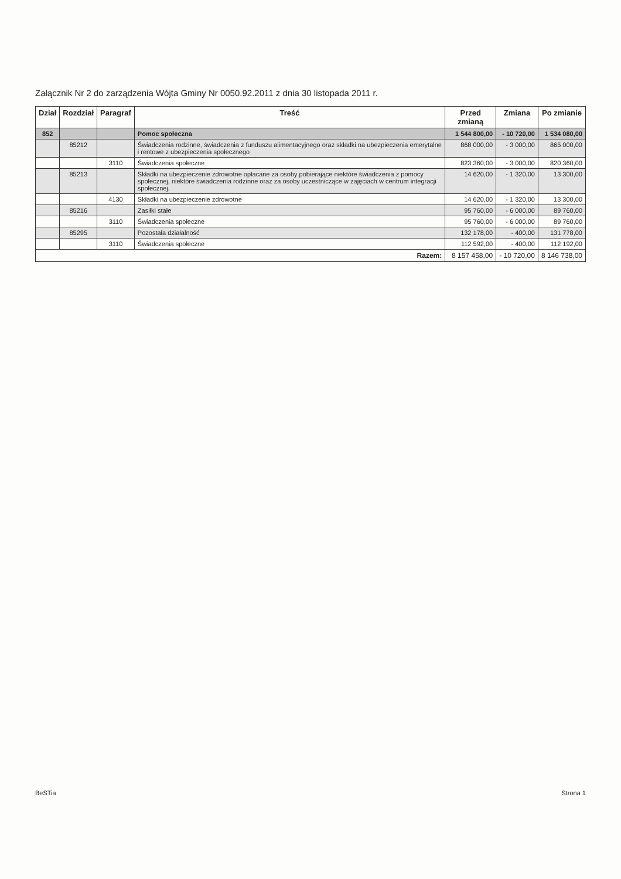Załącznik Nr 2 do zarządzenia Wójta Gminy Nr 0050.92.2011 z dnia 30 listopada 2011 r.
| Dział | Rozdział | Paragraf | Treść | Przed zmianą | Zmiana | Po zmianie |
| --- | --- | --- | --- | --- | --- | --- |
| 852 | | | Pomoc społeczna | 1 544 800,00 | - 10 720,00 | 1 534 080,00 |
| | 85212 | | Świadczenia rodzinne, świadczenia z funduszu alimentacyjnego oraz składki na ubezpieczenia emerytalne i rentowe z ubezpieczenia społecznego | 868 000,00 | - 3 000,00 | 865 000,00 |
| | | 3110 | Świadczenia społeczne | 823 360,00 | - 3 000,00 | 820 360,00 |
| | 85213 | | Składki na ubezpieczenie zdrowotne opłacane za osoby pobierające niektóre świadczenia z pomocy społecznej, niektóre świadczenia rodzinne oraz za osoby uczestniczące w zajęciach w centrum integracji społecznej. | 14 620,00 | - 1 320,00 | 13 300,00 |
| | | 4130 | Składki na ubezpieczenie zdrowotne | 14 620,00 | - 1 320,00 | 13 300,00 |
| | 85216 | | Zasiłki stałe | 95 760,00 | - 6 000,00 | 89 760,00 |
| | | 3110 | Świadczenia społeczne | 95 760,00 | - 6 000,00 | 89 760,00 |
| | 85295 | | Pozostała działalność | 132 178,00 | - 400,00 | 131 778,00 |
| | | 3110 | Świadczenia społeczne | 112 592,00 | - 400,00 | 112 192,00 |
| Razem: | | | | 8 157 458,00 | - 10 720,00 | 8 146 738,00 |
BeSTia Strona 1